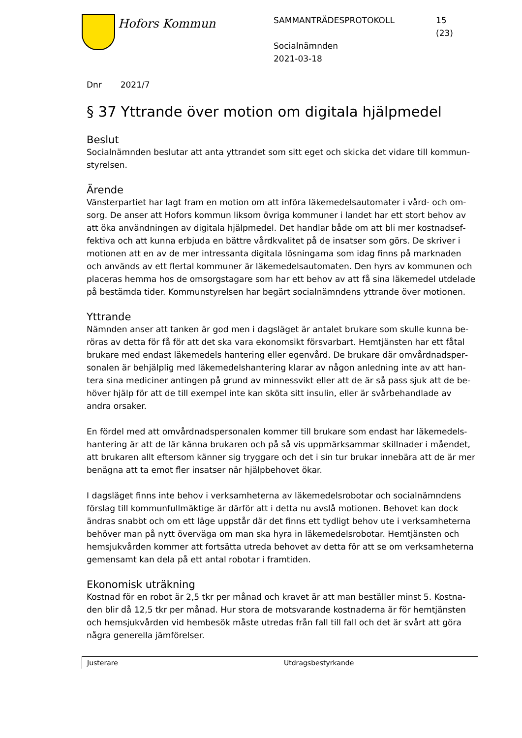Hofors Kommun
SAMMANTRÄDESPROTOKOLL
Socialnämnden
2021-03-18
15
(23)
Dnr 2021/7
§ 37 Yttrande över motion om digitala hjälpmedel
Beslut
Socialnämnden beslutar att anta yttrandet som sitt eget och skicka det vidare till kommun­styrelsen.
Ärende
Vänsterpartiet har lagt fram en motion om att införa läkemedelsautomater i vård- och om­sorg. De anser att Hofors kommun liksom övriga kommuner i landet har ett stort behov av att öka användningen av digitala hjälpmedel. Det handlar både om att bli mer kostnadsef­fektiva och att kunna erbjuda en bättre vårdkvalitet på de insatser som görs. De skriver i motionen att en av de mer intressanta digitala lösningarna som idag finns på marknaden och används av ett flertal kommuner är läkemedelsautomaten. Den hyrs av kommunen och placeras hemma hos de omsorgstagare som har ett behov av att få sina läkemedel utde­lade på bestämda tider. Kommunstyrelsen har begärt socialnämndens yttrande över mot­ionen.
Yttrande
Nämnden anser att tanken är god men i dagsläget är antalet brukare som skulle kunna be­röras av detta för få för att det ska vara ekonomsikt försvarbart. Hemtjänsten har ett fåtal brukare med endast läkemedels hantering eller egenvård. De brukare där omvårdnadsper­sonalen är behjälplig med läkemedelshantering klarar av någon anledning inte av att han­tera sina mediciner antingen på grund av minnessvikt eller att de är så pass sjuk att de be­höver hjälp för att de till exempel inte kan sköta sitt insulin, eller är svårbehandlade av andra orsaker.
En fördel med att omvårdnadspersonalen kommer till brukare som endast har läkemedels­hantering är att de lär känna brukaren och på så vis uppmärksammar skillnader i måendet, att brukaren allt eftersom känner sig tryggare och det i sin tur brukar innebära att de är mer benägna att ta emot fler insatser när hjälpbehovet ökar.
I dagsläget finns inte behov i verksamheterna av läkemedelsrobotar och socialnämndens förslag till kommunfullmäktige är därför att i detta nu avslå motionen. Behovet kan dock ändras snabbt och om ett läge uppstår där det finns ett tydligt behov ute i verksamheterna behöver man på nytt överväga om man ska hyra in läkemedelsrobotar. Hemtjänsten och hemsjukvården kommer att fortsätta utreda behovet av detta för att se om verksamheter­na gemensamt kan dela på ett antal robotar i framtiden.
Ekonomisk uträkning
Kostnad för en robot är 2,5 tkr per månad och kravet är att man beställer minst 5. Kostna­den blir då 12,5 tkr per månad. Hur stora de motsvarande kostnaderna är för hemtjänsten och hemsjukvården vid hembesök måste utredas från fall till fall och det är svårt att göra några generella jämförelser.
Justerare Utdragsbestyrkande